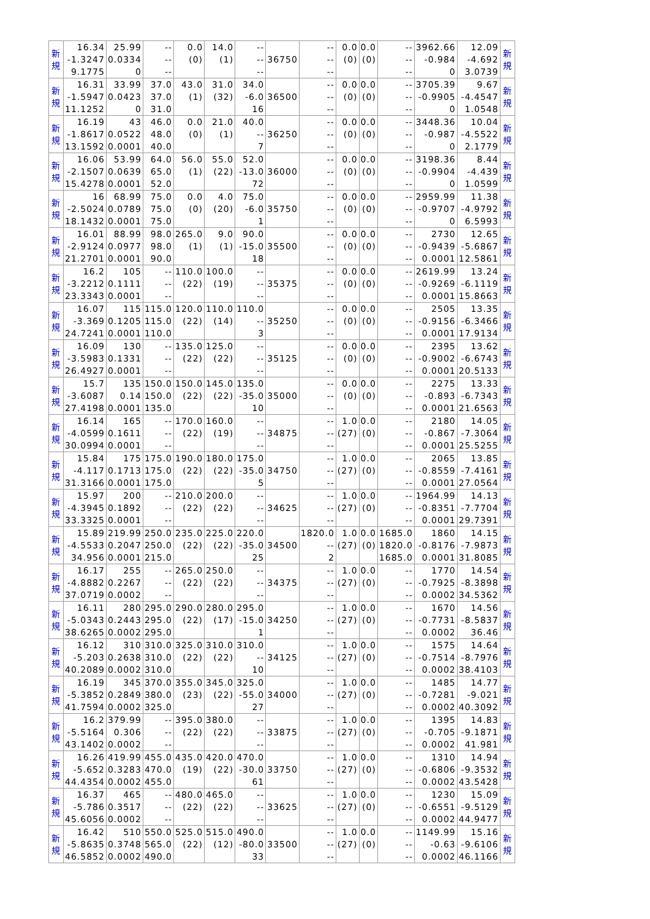| 新 規 | 16.34 -1.3247 9.1775 | 25.99 0.0334 0 | -- -- -- | 0.0 (0) | 14.0 (1) | -- -- -- | 36750 | -- -- -- | 0.0 (0) | 0.0 (0) | -- -- -- | 3962.66 -0.984 0 | 12.09 -4.692 3.0739 | 新 規 |
| 新 規 | 16.31 -1.5947 11.1252 | 33.99 0.0423 0 | 37.0 37.0 31.0 | 43.0 (1) | 31.0 (32) | 34.0 -6.0 16 | 36500 | -- -- -- | 0.0 (0) | 0.0 (0) | -- -- -- | 3705.39 -0.9905 0 | 9.67 -4.4547 1.0548 | 新 規 |
| 新 規 | 16.19 -1.8617 13.1592 | 43 0.0522 0.0001 | 46.0 48.0 40.0 | 0.0 (0) | 21.0 (1) | 40.0 -- 7 | 36250 | -- -- -- | 0.0 (0) | 0.0 (0) | -- -- -- | 3448.36 -0.987 0 | 10.04 -4.5522 2.1779 | 新 規 |
| 新 規 | 16.06 -2.1507 15.4278 | 53.99 0.0639 0.0001 | 64.0 65.0 52.0 | 56.0 (1) | 55.0 (22) | 52.0 -13.0 72 | 36000 | -- -- -- | 0.0 (0) | 0.0 (0) | -- -- -- | 3198.36 -0.9904 0 | 8.44 -4.439 1.0599 | 新 規 |
| 新 規 | 16 -2.5024 18.1432 | 68.99 0.0789 0.0001 | 75.0 75.0 75.0 | 0.0 (0) | 4.0 (20) | 75.0 -6.0 1 | 35750 | -- -- -- | 0.0 (0) | 0.0 (0) | -- -- -- | 2959.99 -0.9707 0 | 11.38 -4.9792 6.5993 | 新 規 |
| 新 規 | 16.01 -2.9124 21.2701 | 88.99 0.0977 0.0001 | 98.0 98.0 90.0 | 265.0 (1) | 9.0 (1) | 90.0 -15.0 18 | 35500 | -- -- -- | 0.0 (0) | 0.0 (0) | -- -- -- | 2730 -0.9439 0.0001 | 12.65 -5.6867 12.5861 | 新 規 |
| 新 規 | 16.2 -3.2212 23.3343 | 105 0.1111 0.0001 | -- -- -- | 110.0 (22) | 100.0 (19) | -- -- -- | 35375 | -- -- -- | 0.0 (0) | 0.0 (0) | -- -- -- | 2619.99 -0.9269 0.0001 | 13.24 -6.1119 15.8663 | 新 規 |
| 新 規 | 16.07 -3.369 24.7241 | 115 0.1205 0.0001 | 115.0 115.0 110.0 | 120.0 (22) | 110.0 (14) | 110.0 -- 3 | 35250 | -- -- -- | 0.0 (0) | 0.0 (0) | -- -- -- | 2505 -0.9156 0.0001 | 13.35 -6.3466 17.9134 | 新 規 |
| 新 規 | 16.09 -3.5983 26.4927 | 130 0.1331 0.0001 | -- -- -- | 135.0 (22) | 125.0 (22) | -- -- -- | 35125 | -- -- -- | 0.0 (0) | 0.0 (0) | -- -- -- | 2395 -0.9002 0.0001 | 13.62 -6.6743 20.5133 | 新 規 |
| 新 規 | 15.7 -3.6087 27.4198 | 135 0.14 0.0001 | 150.0 150.0 135.0 | 150.0 (22) | 145.0 (22) | 135.0 -35.0 10 | 35000 | -- -- -- | 0.0 (0) | 0.0 (0) | -- -- -- | 2275 -0.893 0.0001 | 13.33 -6.7343 21.6563 | 新 規 |
| 新 規 | 16.14 -4.0599 30.0994 | 165 0.1611 0.0001 | -- -- -- | 170.0 (22) | 160.0 (19) | -- -- -- | 34875 | -- -- -- | 1.0 (27) | 0.0 (0) | -- -- -- | 2180 -0.867 0.0001 | 14.05 -7.3064 25.5255 | 新 規 |
| 新 規 | 15.84 -4.117 31.3166 | 175 0.1713 0.0001 | 175.0 175.0 175.0 | 190.0 (22) | 180.0 (22) | 175.0 -35.0 5 | 34750 | -- -- -- | 1.0 (27) | 0.0 (0) | -- -- -- | 2065 -0.8559 0.0001 | 13.85 -7.4161 27.0564 | 新 規 |
| 新 規 | 15.97 -4.3945 33.3325 | 200 0.1892 0.0001 | -- -- -- | 210.0 (22) | 200.0 (22) | -- -- -- | 34625 | -- -- -- | 1.0 (27) | 0.0 (0) | -- -- -- | 1964.99 -0.8351 0.0001 | 14.13 -7.7704 29.7391 | 新 規 |
| 新 規 | 15.89 -4.5533 34.956 | 219.99 0.2047 0.0001 | 250.0 250.0 215.0 | 235.0 (22) | 225.0 (22) | 220.0 -35.0 25 | 34500 | 1820.0 -- 2 | 1.0 (27) | 0.0 (0) | 1685.0 1820.0 1685.0 | 1860 -0.8176 0.0001 | 14.15 -7.9873 31.8085 | 新 規 |
| 新 規 | 16.17 -4.8882 37.0719 | 255 0.2267 0.0002 | -- -- -- | 265.0 (22) | 250.0 (22) | -- -- -- | 34375 | -- -- -- | 1.0 (27) | 0.0 (0) | -- -- -- | 1770 -0.7925 0.0002 | 14.54 -8.3898 34.5362 | 新 規 |
| 新 規 | 16.11 -5.0343 38.6265 | 280 0.2443 0.0002 | 295.0 295.0 295.0 | 290.0 (22) | 280.0 (17) | 295.0 -15.0 1 | 34250 | -- -- -- | 1.0 (27) | 0.0 (0) | -- -- -- | 1670 -0.7731 0.0002 | 14.56 -8.5837 36.46 | 新 規 |
| 新 規 | 16.12 -5.203 40.2089 | 310 0.2638 0.0002 | 310.0 310.0 310.0 | 325.0 (22) | 310.0 (22) | 310.0 -- 10 | 34125 | -- -- -- | 1.0 (27) | 0.0 (0) | -- -- -- | 1575 -0.7514 0.0002 | 14.64 -8.7976 38.4103 | 新 規 |
| 新 規 | 16.19 -5.3852 41.7594 | 345 0.2849 0.0002 | 370.0 380.0 325.0 | 355.0 (23) | 345.0 (22) | 325.0 -55.0 27 | 34000 | -- -- -- | 1.0 (27) | 0.0 (0) | -- -- -- | 1485 -0.7281 0.0002 | 14.77 -9.021 40.3092 | 新 規 |
| 新 規 | 16.2 -5.5164 43.1402 | 379.99 0.306 0.0002 | -- -- -- | 395.0 (22) | 380.0 (22) | -- -- -- | 33875 | -- -- -- | 1.0 (27) | 0.0 (0) | -- -- -- | 1395 -0.705 0.0002 | 14.83 -9.1871 41.981 | 新 規 |
| 新 規 | 16.26 -5.652 44.4354 | 419.99 0.3283 0.0002 | 455.0 470.0 455.0 | 435.0 (19) | 420.0 (22) | 470.0 -30.0 61 | 33750 | -- -- -- | 1.0 (27) | 0.0 (0) | -- -- -- | 1310 -0.6806 0.0002 | 14.94 -9.3532 43.5428 | 新 規 |
| 新 規 | 16.37 -5.786 45.6056 | 465 0.3517 0.0002 | -- -- -- | 480.0 (22) | 465.0 (22) | -- -- -- | 33625 | -- -- -- | 1.0 (27) | 0.0 (0) | -- -- -- | 1230 -0.6551 0.0002 | 15.09 -9.5129 44.9477 | 新 規 |
| 新 規 | 16.42 -5.8635 46.5852 | 510 0.3748 0.0002 | 550.0 565.0 490.0 | 525.0 (22) | 515.0 (12) | 490.0 -80.0 33 | 33500 | -- -- -- | 1.0 (27) | 0.0 (0) | -- -- -- | 1149.99 -0.63 0.0002 | 15.16 -9.6106 46.1166 | 新 規 |